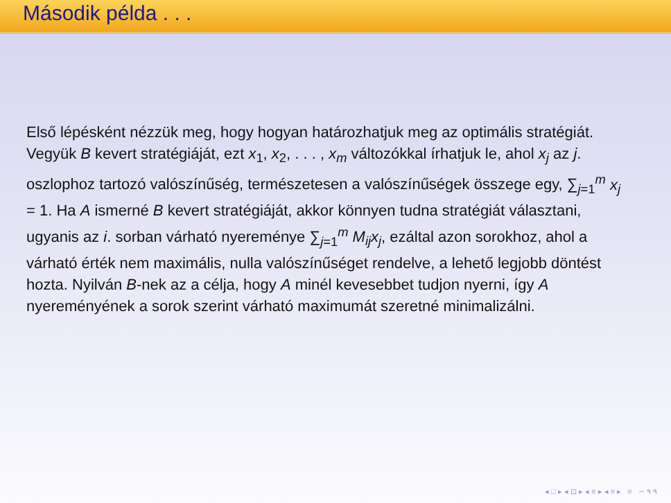Második példa . . .
Első lépésként nézzük meg, hogy hogyan határozhatjuk meg az optimális stratégiát. Vegyük B kevert stratégiáját, ezt x<sub>1</sub>, x<sub>2</sub>, . . . , x<sub>m</sub> változókkal írhatjuk le, ahol x<sub>j</sub> az j. oszlophoz tartozó valószínűség, természetesen a valószínűségek összege egy, ∑<sub>j=1</sub><sup>m</sup> x<sub>j</sub> = 1. Ha A ismerné B kevert stratégiáját, akkor könnyen tudna stratégiát választani, ugyanis az i. sorban várható nyereménye ∑<sub>j=1</sub><sup>m</sup> M<sub>ij</sub>x<sub>j</sub>, ezáltal azon sorokhoz, ahol a várható érték nem maximális, nulla valószínűséget rendelve, a lehető legjobb döntést hozta. Nyilván B-nek az a célja, hogy A minél kevesebbet tudjon nyerni, így A nyereményének a sorok szerint várható maximumát szeretné minimalizálni.
◂ □ ▸ ◂ ⊡ ▸ ◂ ≡ ▸ ◂ ≡ ▸ ≡ ∽ ۹ ۹